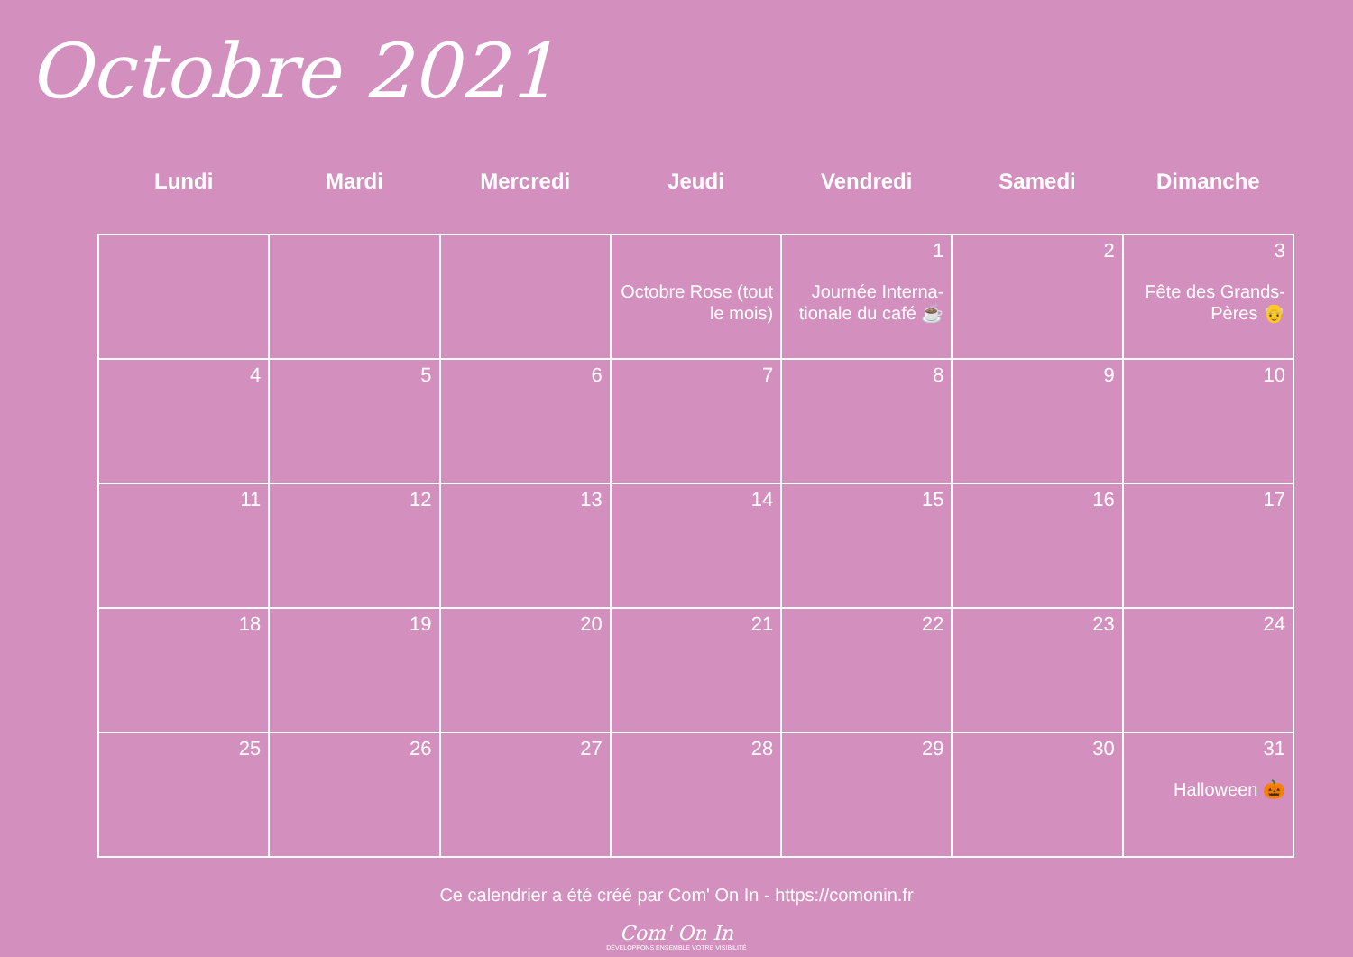Octobre 2021
| Lundi | Mardi | Mercredi | Jeudi | Vendredi | Samedi | Dimanche |
| --- | --- | --- | --- | --- | --- | --- |
| | | | Octobre Rose (tout le mois) | 1 Journée Interna-tionale du café ☕ | 2 | 3 Fête des Grands-Pères 👴 |
| 4 | 5 | 6 | 7 | 8 | 9 | 10 |
| 11 | 12 | 13 | 14 | 15 | 16 | 17 |
| 18 | 19 | 20 | 21 | 22 | 23 | 24 |
| 25 | 26 | 27 | 28 | 29 | 30 | 31 Halloween 🎃 |
Ce calendrier a été créé par Com' On In - https://comonin.fr
Com' On In
DÉVELOPPONS ENSEMBLE VOTRE VISIBILITÉ